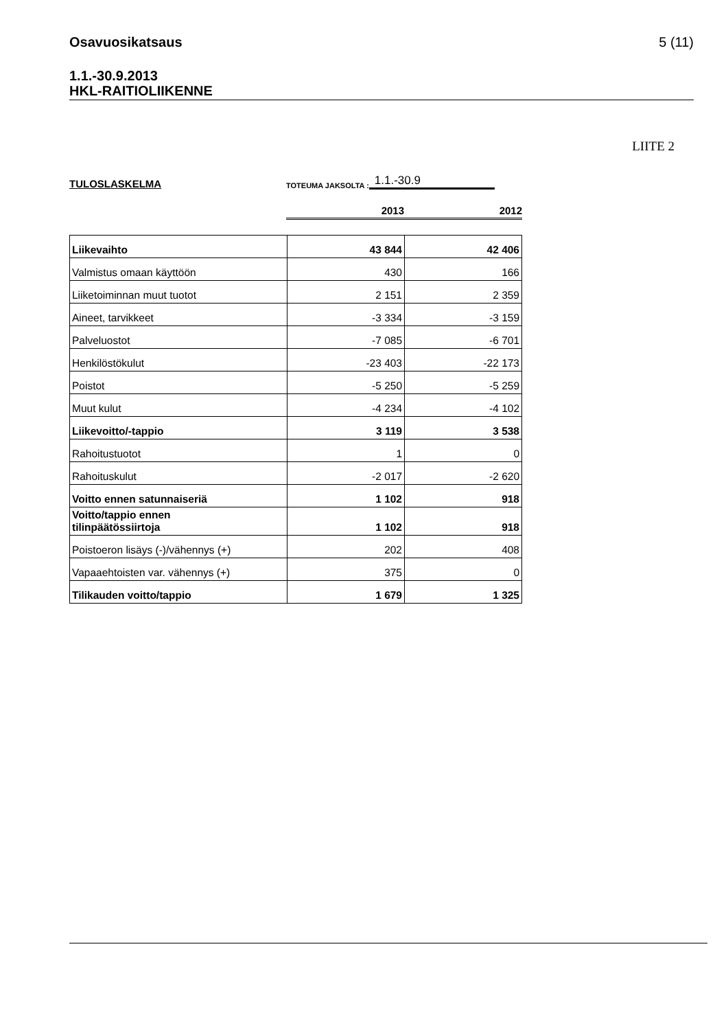Osavuosikatsaus 5 (11)
1.1.-30.9.2013
HKL-RAITIOLIIKENNE
LIITE 2
TULOSLASKELMA
TOTEUMA JAKSOLTA :
1.1.-30.9
2013 2012
| Liikevaihto | 43 844 | 42 406 |
| Valmistus omaan käyttöön | 430 | 166 |
| Liiketoiminnan muut tuotot | 2 151 | 2 359 |
| Aineet, tarvikkeet | -3 334 | -3 159 |
| Palveluostot | -7 085 | -6 701 |
| Henkilöstökulut | -23 403 | -22 173 |
| Poistot | -5 250 | -5 259 |
| Muut kulut | -4 234 | -4 102 |
| Liikevoitto/-tappio | 3 119 | 3 538 |
| Rahoitustuotot | 1 | 0 |
| Rahoituskulut | -2 017 | -2 620 |
| Voitto ennen satunnaiseriä | 1 102 | 918 |
| Voitto/tappio ennen tilinpäätössiirtoja | 1 102 | 918 |
| Poistoeron lisäys (-)/vähennys (+) | 202 | 408 |
| Vapaaehtoisten var. vähennys (+) | 375 | 0 |
| Tilikauden voitto/tappio | 1 679 | 1 325 |